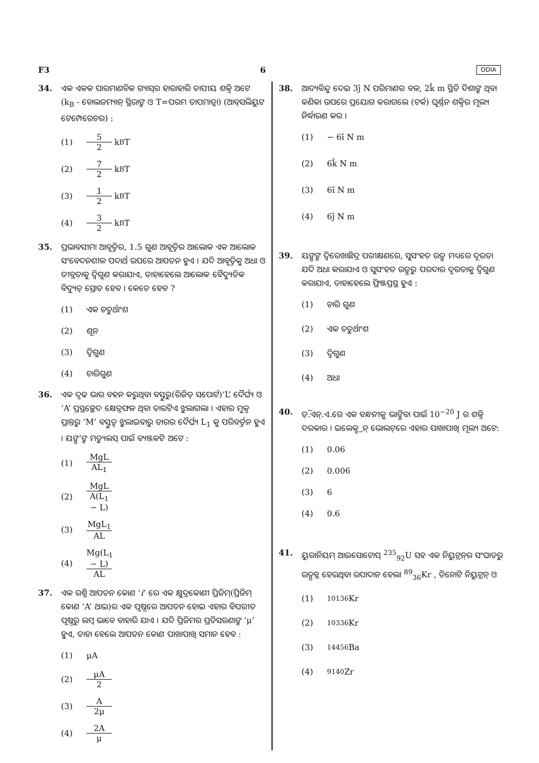F3 6 ODIA
34. ଏକ ଏକକ ପାରମାଣବିକ ଗ୍ୟାସ୍‌ର ହାରାହାରି ତାପୀୟ ଶକ୍ତି ଅଟେ (k<sub>B</sub> - ବୋଲଜମ୍ୟାନ୍ ସ୍ଥିରାଙ୍କ ଓ T=ପରମ ତାପମାତ୍ରା) (ଆବ୍‌ସଲିୟୁଟ ଟେମ୍ପେରେଚର) :
(1) 5 2 k<sub>B</sub>T
(2) 7 2 k<sub>B</sub>T
(3) 1 2 k<sub>B</sub>T
(4) 3 2 k<sub>B</sub>T
35. ପ୍ରଭାବସୀମା ଆବୃତ୍ତିର, 1.5 ଗୁଣ ଆବୃତ୍ତିର ଆଲୋକ ଏକ ଆଲୋକ ସଂବେଦନଶୀଳ ପଦାର୍ଥ ଉପରେ ଆପତନ ହୁଏ । ଯଦି ଆବୃତ୍ତିକୁ ଅଧା ଓ ତୀବ୍ରତାକୁ ଦ୍ୱିଗୁଣ କରାଯାଏ, ତାହାହେଲେ ଆଲୋକ ବୈଦ୍ୟୁତିକ ବିଦ୍ୟୁତ୍ ସ୍ରୋତ ହେବ । କେତେ ହେବ ?
(1) ଏକ ଚତୁର୍ଥାଂଶ
(2) ଶୂନ
(3) ଦ୍ୱିଗୁଣ
(4) ଚାରିଗୁଣ
36. ଏକ ଦୃଢ ଭାର ବହନ କରୁଥିବା ବସ୍ତୁରୁ(ରିଜିଡ୍ ସପୋର୍ଟ)‘L’ ଦୈର୍ଘ୍ୟ ଓ ‘A’ ପ୍ରସ୍ଥଚ୍ଛେଦ କ୍ଷେତ୍ରଫଳ ଥିବା ତାରଟିଏ ଝୁଲାଗଲା । ଏହାର ମୁକ୍ତ ପ୍ରାନ୍ତରୁ ‘M’ ବସ୍ତୁତ୍ୱ ଝୁଲାଇବାରୁ ତାରର ଦୈର୍ଘ୍ୟ L<sub>1</sub> କୁ ପରିବର୍ତ୍ତନ ହୁଏ । ୟଙ୍ଗ’ଙ୍କ ମଡ୍ୟୁଲସ୍ ପାଇଁ ବ୍ୟଞ୍ଜକଟି ଅଟେ :
(1) MgL AL<sub>1</sub>
(2) MgL A(L<sub>1</sub> − L)
(3) MgL<sub>1</sub> AL
(4) Mg(L<sub>1</sub> − L) AL
37. ଏକ ରଶ୍ମି ଆପତନ କୋଣ ‘i’ ରେ ଏକ କ୍ଷୁଦ୍ରକୋଣୀ ପ୍ରିଜିମ୍(ପ୍ରିଜିମ୍ କୋଣ ‘A’ ଥାଇ)ର ଏକ ପୃଷ୍ଠରେ ଆପତନ ହୋଇ ଏହାର ବିପରୀତ ପୃଷ୍ଠରୁ ଲମ୍ବ ଭାବେ ବାହାରି ଯାଏ । ଯଦି ପ୍ରିଜିମର ପ୍ରତିସରଣାଙ୍କ ‘μ’ ହୁଏ, ତାହା ହେଲେ ଆପତନ କୋଣ ପାଖାପାଖି ସମାନ ହେବ :
(1) μA
(2) μA 2
(3) A 2μ
(4) 2A μ
38. ଆଦ୍ୟବିନ୍ଦୁ ଦେଇ 3ĵ N ପରିମାଣର ବଳ, 2k̂ m ସ୍ଥିତି ଦିଶାଙ୍କ ଥିବା କଣିକା ଉପରେ ପ୍ରୟୋଗ କରାଗଲେ (ଟର୍କ) ଘୂର୍ଣ୍ଣନ ଶକ୍ତିର ମୂଲ୍ୟ ନିର୍ଦ୍ଧାରଣ କର ।
(1) − 6î N m
(2) 6k̂ N m
(3) 6î N m
(4) 6ĵ N m
39. ୟଙ୍ଗଙ୍କ ଦ୍ୱିରେଖାଛିଦ୍ର ପରୀକ୍ଷଣରେ, ସୁସଂହତ ଉତ୍ସ ମଧ୍ୟରେ ଦୂରତା ଯଦି ଅଧା କରାଯାଏ ଓ ସୁସଂହତ ଉତ୍ସରୁ ପରଦାର ଦୂରତାକୁ ଦ୍ୱିଗୁଣ କରାଯାଏ, ତାହାହେଲେ ଫ୍ରିଞ୍ଜପ୍ରସ୍ଥ ହୁଏ :
(1) ଚାରି ଗୁଣ
(2) ଏକ ଚତୁର୍ଥାଂଶ
(3) ଦ୍ୱିଗୁଣ
(4) ଅଧା
40. ଡ଼ି.ଏନ୍.ଏ.ରେ ଏକ ବନ୍ଧନୀକୁ ଭାଙ୍ଗିବା ପାଇଁ 10<sup>−20</sup> J ର ଶକ୍ତି ଦରକାର । ଇଲେକ୍ଟ୍ରନ୍ ଭୋଲଟ୍‌ରେ ଏହାର ପାଖାପାଖି ମୂଲ୍ୟ ଅଟେ:
(1) 0.06
(2) 0.006
(3) 6
(4) 0.6
41. ୟୁରାନିୟମ୍ ଆଇସୋଟୋପ୍ <sup>235</sup><sub>92</sub>U ସହ ଏକ ନିୟୁଟ୍ରନ୍‌ର ସଂଘାତରୁ ଉତ୍ପନ୍ନ ହେଉଥିବା ଉପାଦାନ ହେଲା <sup>89</sup><sub>36</sub>Kr , ତିନୋଟି ନିୟୁଟ୍ରନ୍ ଓ
(1)<sup>101</sup><sub>36</sub>Kr
(2)<sup>103</sup><sub>36</sub>Kr
(3)<sup>144</sup><sub>56</sub>Ba
(4)<sup>91</sup><sub>40</sub>Zr